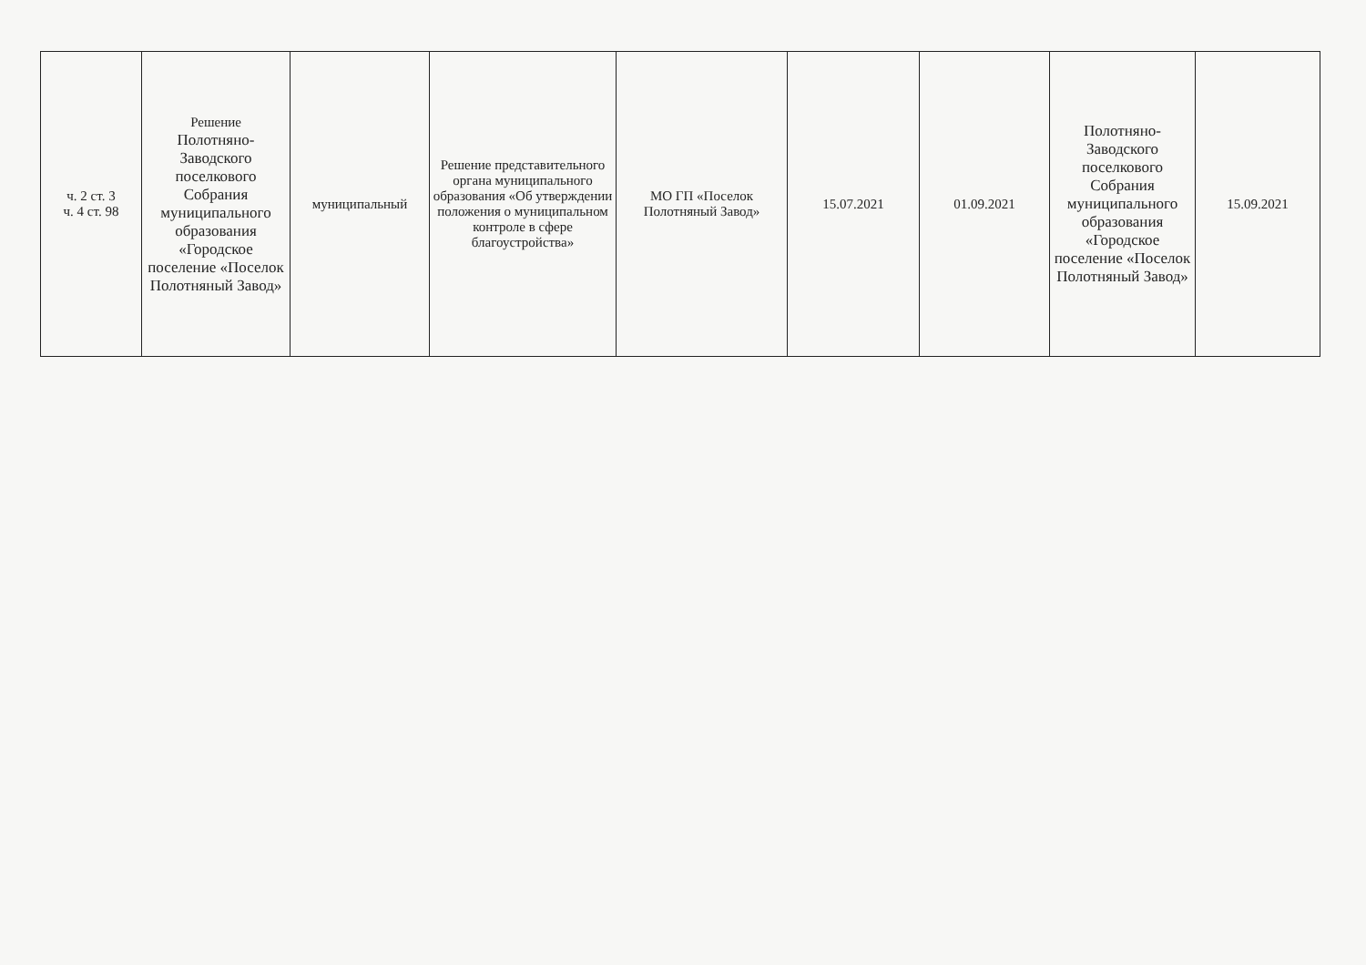| ч. 2 ст. 3 ч. 4 ст. 98 | Решение Полотняно-Заводского поселкового Собрания муниципального образования «Городское поселение «Поселок Полотняный Завод» | муниципальный | Решение представительного органа муниципального образования «Об утверждении положения о муниципальном контроле в сфере благоустройства» | МО ГП «Поселок Полотняный Завод» | 15.07.2021 | 01.09.2021 | Полотняно-Заводского поселкового Собрания муниципального образования «Городское поселение «Поселок Полотняный Завод» | 15.09.2021 |